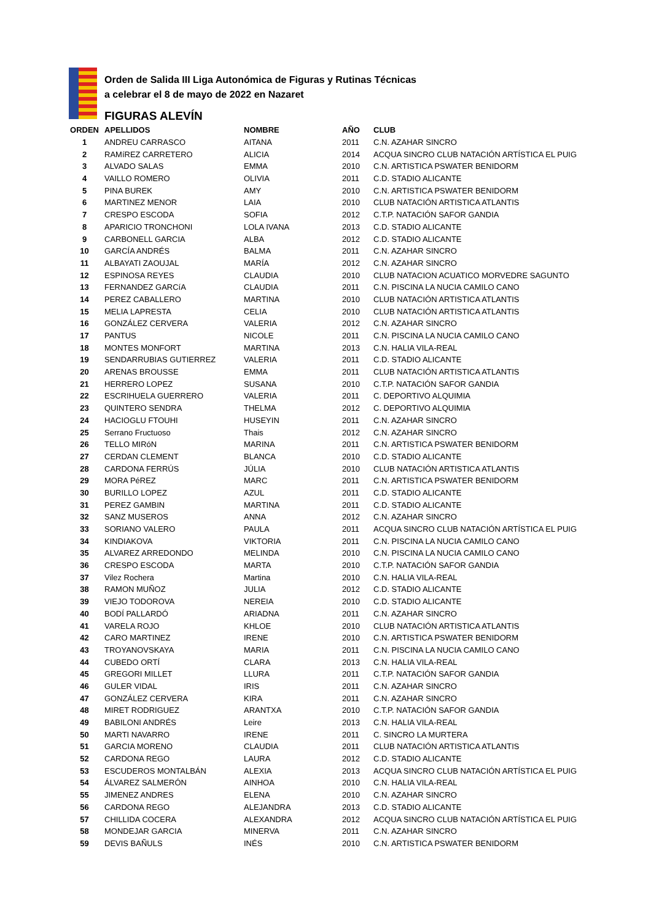Orden de Salida III Liga Autonómica de Figuras y Rutinas Técnicas
a celebrar el 8 de mayo de 2022 en Nazaret
FIGURAS ALEVÍN
| ORDEN | APELLIDOS | NOMBRE | AÑO | CLUB |
| --- | --- | --- | --- | --- |
| 1 | ANDREU CARRASCO | AITANA | 2011 | C.N. AZAHAR SINCRO |
| 2 | RAMíREZ CARRETERO | ALICIA | 2014 | ACQUA SINCRO CLUB NATACIÓN ARTÍSTICA EL PUIG |
| 3 | ALVADO SALAS | EMMA | 2010 | C.N. ARTISTICA PSWATER BENIDORM |
| 4 | VAILLO ROMERO | OLIVIA | 2011 | C.D. STADIO ALICANTE |
| 5 | PINA BUREK | AMY | 2010 | C.N. ARTISTICA PSWATER BENIDORM |
| 6 | MARTINEZ MENOR | LAIA | 2010 | CLUB NATACIÓN ARTISTICA ATLANTIS |
| 7 | CRESPO ESCODA | SOFIA | 2012 | C.T.P. NATACIÓN SAFOR GANDIA |
| 8 | APARICIO TRONCHONI | LOLA IVANA | 2013 | C.D. STADIO ALICANTE |
| 9 | CARBONELL GARCIA | ALBA | 2012 | C.D. STADIO ALICANTE |
| 10 | GARCÍA ANDRÉS | BALMA | 2011 | C.N. AZAHAR SINCRO |
| 11 | ALBAYATI ZAOUJAL | MARÍA | 2012 | C.N. AZAHAR SINCRO |
| 12 | ESPINOSA REYES | CLAUDIA | 2010 | CLUB NATACION ACUATICO MORVEDRE SAGUNTO |
| 13 | FERNANDEZ GARCíA | CLAUDIA | 2011 | C.N. PISCINA LA NUCIA CAMILO CANO |
| 14 | PEREZ CABALLERO | MARTINA | 2010 | CLUB NATACIÓN ARTISTICA ATLANTIS |
| 15 | MELIA LAPRESTA | CELIA | 2010 | CLUB NATACIÓN ARTISTICA ATLANTIS |
| 16 | GONZÁLEZ CERVERA | VALERIA | 2012 | C.N. AZAHAR SINCRO |
| 17 | PANTUS | NICOLE | 2011 | C.N. PISCINA LA NUCIA CAMILO CANO |
| 18 | MONTES MONFORT | MARTINA | 2013 | C.N. HALIA VILA-REAL |
| 19 | SENDARRUBIAS GUTIERREZ | VALERIA | 2011 | C.D. STADIO ALICANTE |
| 20 | ARENAS BROUSSE | EMMA | 2011 | CLUB NATACIÓN ARTISTICA ATLANTIS |
| 21 | HERRERO LOPEZ | SUSANA | 2010 | C.T.P. NATACIÓN SAFOR GANDIA |
| 22 | ESCRIHUELA GUERRERO | VALERIA | 2011 | C. DEPORTIVO ALQUIMIA |
| 23 | QUINTERO SENDRA | THELMA | 2012 | C. DEPORTIVO ALQUIMIA |
| 24 | HACIOGLU FTOUHI | HUSEYIN | 2011 | C.N. AZAHAR SINCRO |
| 25 | Serrano Fructuoso | Thais | 2012 | C.N. AZAHAR SINCRO |
| 26 | TELLO MIRóN | MARINA | 2011 | C.N. ARTISTICA PSWATER BENIDORM |
| 27 | CERDAN CLEMENT | BLANCA | 2010 | C.D. STADIO ALICANTE |
| 28 | CARDONA FERRÚS | JÚLIA | 2010 | CLUB NATACIÓN ARTISTICA ATLANTIS |
| 29 | MORA PéREZ | MARC | 2011 | C.N. ARTISTICA PSWATER BENIDORM |
| 30 | BURILLO LOPEZ | AZUL | 2011 | C.D. STADIO ALICANTE |
| 31 | PEREZ GAMBIN | MARTINA | 2011 | C.D. STADIO ALICANTE |
| 32 | SANZ MUSEROS | ANNA | 2012 | C.N. AZAHAR SINCRO |
| 33 | SORIANO VALERO | PAULA | 2011 | ACQUA SINCRO CLUB NATACIÓN ARTÍSTICA EL PUIG |
| 34 | KINDIAKOVA | VIKTORIA | 2011 | C.N. PISCINA LA NUCIA CAMILO CANO |
| 35 | ALVAREZ ARREDONDO | MELINDA | 2010 | C.N. PISCINA LA NUCIA CAMILO CANO |
| 36 | CRESPO ESCODA | MARTA | 2010 | C.T.P. NATACIÓN SAFOR GANDIA |
| 37 | Vilez Rochera | Martina | 2010 | C.N. HALIA VILA-REAL |
| 38 | RAMON MUÑOZ | JULIA | 2012 | C.D. STADIO ALICANTE |
| 39 | VIEJO TODOROVA | NEREIA | 2010 | C.D. STADIO ALICANTE |
| 40 | BODÍ PALLARDÓ | ARIADNA | 2011 | C.N. AZAHAR SINCRO |
| 41 | VARELA ROJO | KHLOE | 2010 | CLUB NATACIÓN ARTISTICA ATLANTIS |
| 42 | CARO MARTINEZ | IRENE | 2010 | C.N. ARTISTICA PSWATER BENIDORM |
| 43 | TROYANOVSKAYA | MARIA | 2011 | C.N. PISCINA LA NUCIA CAMILO CANO |
| 44 | CUBEDO ORTÍ | CLARA | 2013 | C.N. HALIA VILA-REAL |
| 45 | GREGORI MILLET | LLURA | 2011 | C.T.P. NATACIÓN SAFOR GANDIA |
| 46 | GULER VIDAL | IRIS | 2011 | C.N. AZAHAR SINCRO |
| 47 | GONZÁLEZ CERVERA | KIRA | 2011 | C.N. AZAHAR SINCRO |
| 48 | MIRET RODRIGUEZ | ARANTXA | 2010 | C.T.P. NATACIÓN SAFOR GANDIA |
| 49 | BABILONI ANDRÉS | Leire | 2013 | C.N. HALIA VILA-REAL |
| 50 | MARTI NAVARRO | IRENE | 2011 | C. SINCRO LA MURTERA |
| 51 | GARCIA MORENO | CLAUDIA | 2011 | CLUB NATACIÓN ARTISTICA ATLANTIS |
| 52 | CARDONA REGO | LAURA | 2012 | C.D. STADIO ALICANTE |
| 53 | ESCUDEROS MONTALBÁN | ALEXIA | 2013 | ACQUA SINCRO CLUB NATACIÓN ARTÍSTICA EL PUIG |
| 54 | ÁLVAREZ SALMERÓN | AINHOA | 2010 | C.N. HALIA VILA-REAL |
| 55 | JIMENEZ ANDRES | ELENA | 2010 | C.N. AZAHAR SINCRO |
| 56 | CARDONA REGO | ALEJANDRA | 2013 | C.D. STADIO ALICANTE |
| 57 | CHILLIDA COCERA | ALEXANDRA | 2012 | ACQUA SINCRO CLUB NATACIÓN ARTÍSTICA EL PUIG |
| 58 | MONDEJAR GARCIA | MINERVA | 2011 | C.N. AZAHAR SINCRO |
| 59 | DEVIS BAÑULS | INÉS | 2010 | C.N. ARTISTICA PSWATER BENIDORM |